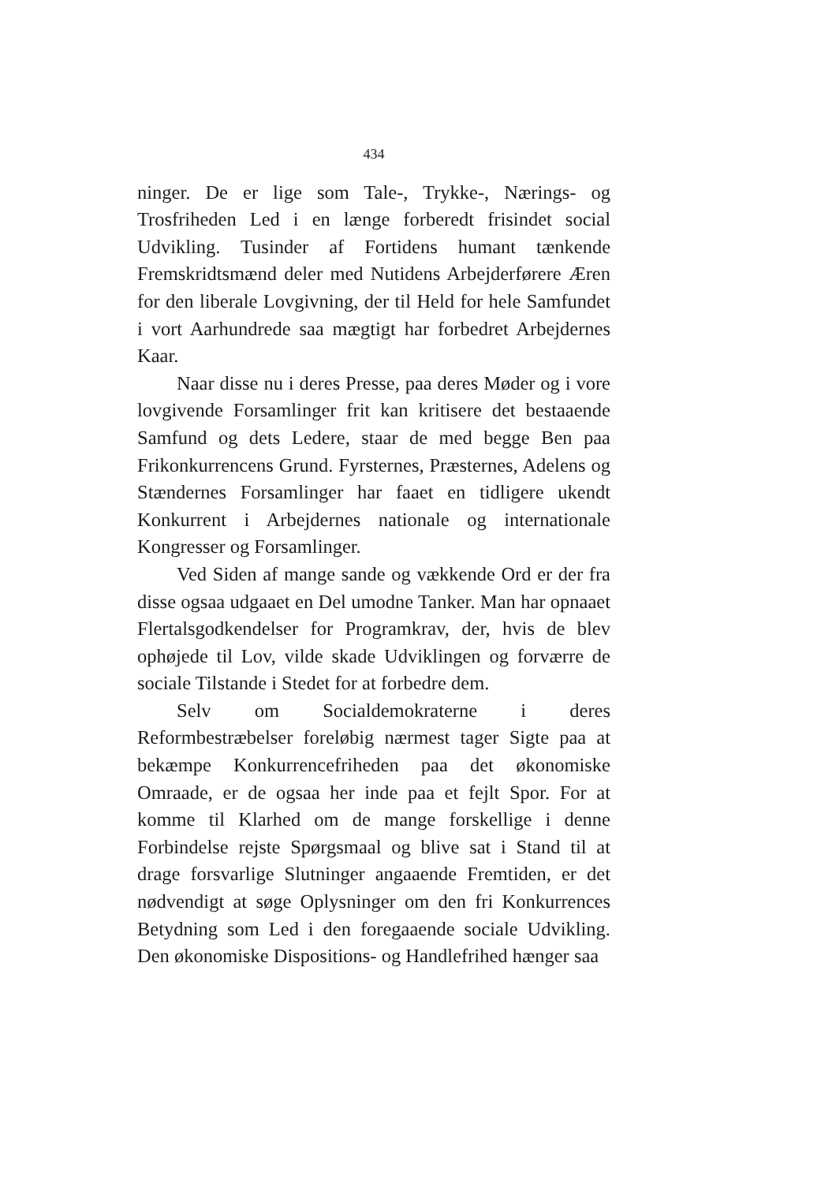434
ninger. De er lige som Tale-, Trykke-, Nærings- og Trosfriheden Led i en længe forberedt frisindet social Udvikling. Tusinder af Fortidens humant tænkende Fremskridtsmænd deler med Nutidens Arbejderførere Æren for den liberale Lovgivning, der til Held for hele Samfundet i vort Aarhundrede saa mægtigt har forbedret Arbejdernes Kaar.
Naar disse nu i deres Presse, paa deres Møder og i vore lovgivende Forsamlinger frit kan kritisere det bestaaende Samfund og dets Ledere, staar de med begge Ben paa Frikonkurrencens Grund. Fyrsternes, Præsternes, Adelens og Stændernes Forsamlinger har faaet en tidligere ukendt Konkurrent i Arbejdernes nationale og internationale Kongresser og Forsamlinger.
Ved Siden af mange sande og vækkende Ord er der fra disse ogsaa udgaaet en Del umodne Tanker. Man har opnaaet Flertalsgodkendelser for Programkrav, der, hvis de blev ophøjede til Lov, vilde skade Udviklingen og forværre de sociale Tilstande i Stedet for at forbedre dem.
Selv om Socialdemokraterne i deres Reformbestræbelser foreløbig nærmest tager Sigte paa at bekæmpe Konkurrencefriheden paa det økonomiske Omraade, er de ogsaa her inde paa et fejlt Spor. For at komme til Klarhed om de mange forskellige i denne Forbindelse rejste Spørgsmaal og blive sat i Stand til at drage forsvarlige Slutninger angaaende Fremtiden, er det nødvendigt at søge Oplysninger om den fri Konkurrences Betydning som Led i den foregaaende sociale Udvikling. Den økonomiske Dispositions- og Handlefrihed hænger saa